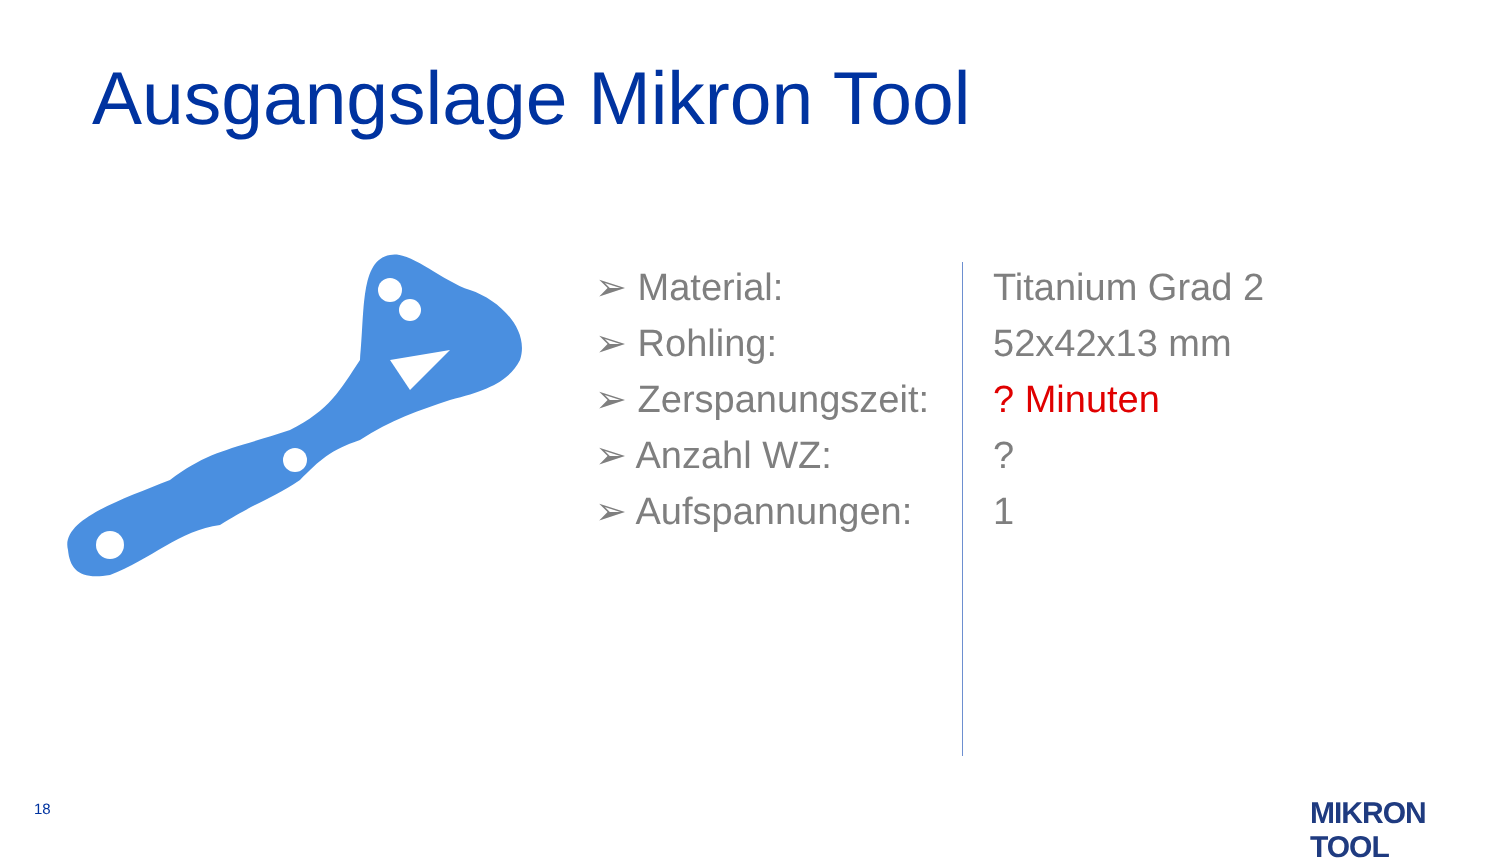Ausgangslage Mikron Tool
| ➢ Material: | Titanium Grad 2 |
| ➢ Rohling: | 52x42x13 mm |
| ➢ Zerspanungszeit: | ? Minuten |
| ➢ Anzahl WZ: | ? |
| ➢ Aufspannungen: | 1 |
18 MIKRON TOOL